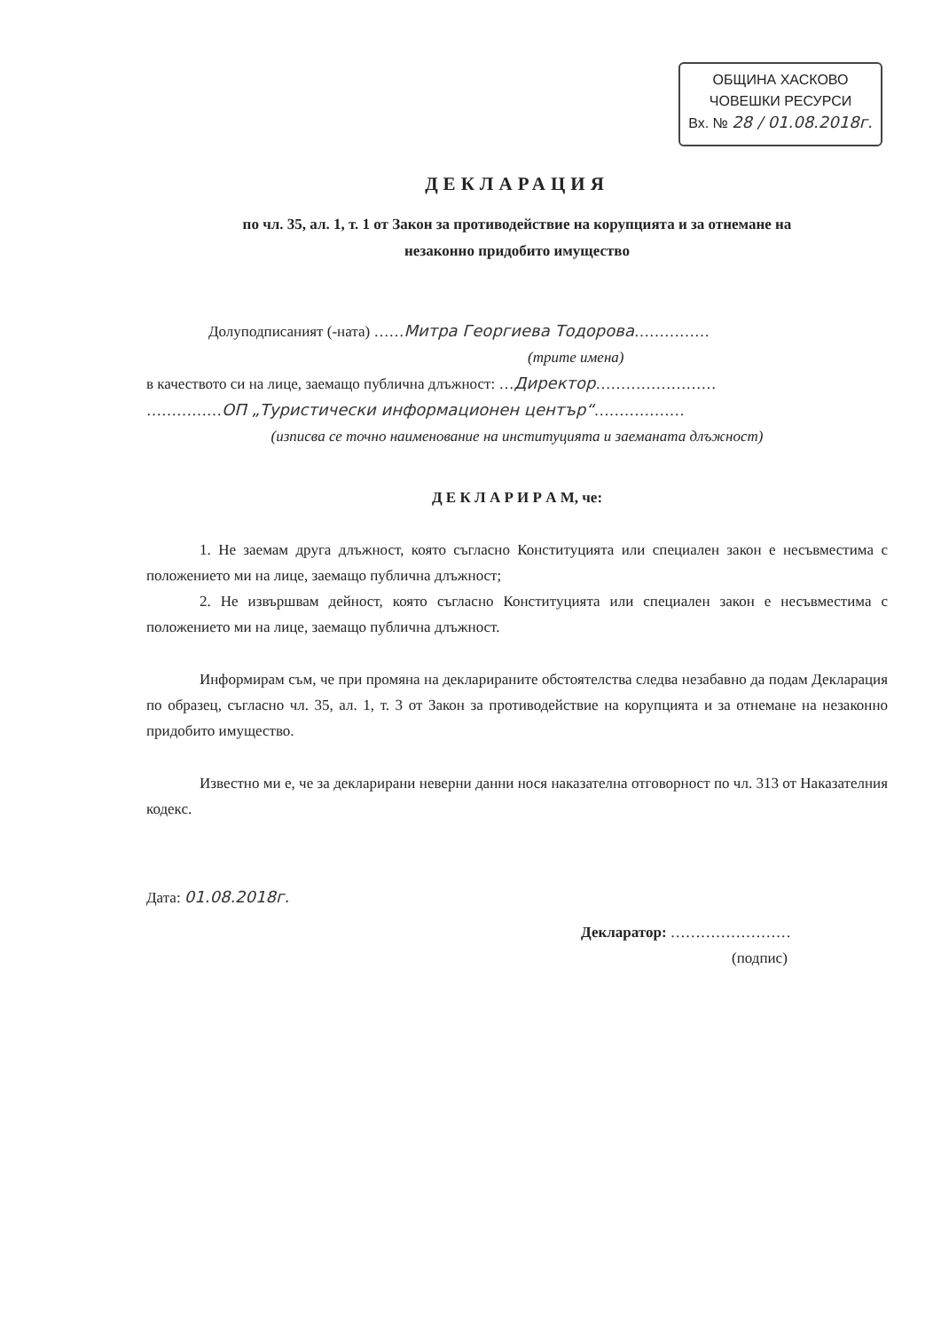ОБЩИНА ХАСКОВО
ЧОВЕШКИ РЕСУРСИ
Вх. № 28 / 01.08.2018г.
ДЕКЛАРАЦИЯ
по чл. 35, ал. 1, т. 1 от Закон за противодействие на корупцията и за отнемане на
незаконно придобито имущество
Долуподписаният (-ната) ……Митра Георгиева Тодорова……………
(трите имена)
в качеството си на лице, заемащо публична длъжност: …Директор……………………
……………ОП „Туристически информационен център“………………
(изписва се точно наименование на институцията и заеманата длъжност)
Д Е К Л А Р И Р А М, че:
1. Не заемам друга длъжност, която съгласно Конституцията или специален закон е несъвместима с положението ми на лице, заемащо публична длъжност;
2. Не извършвам дейност, която съгласно Конституцията или специален закон е несъвместима с положението ми на лице, заемащо публична длъжност.
Информирам съм, че при промяна на декларираните обстоятелства следва незабавно да подам Декларация по образец, съгласно чл. 35, ал. 1, т. 3 от Закон за противодействие на корупцията и за отнемане на незаконно придобито имущество.
Известно ми е, че за декларирани неверни данни нося наказателна отговорност по чл. 313 от Наказателния кодекс.
Дата: 01.08.2018г.
Декларатор: ……………………
(подпис)